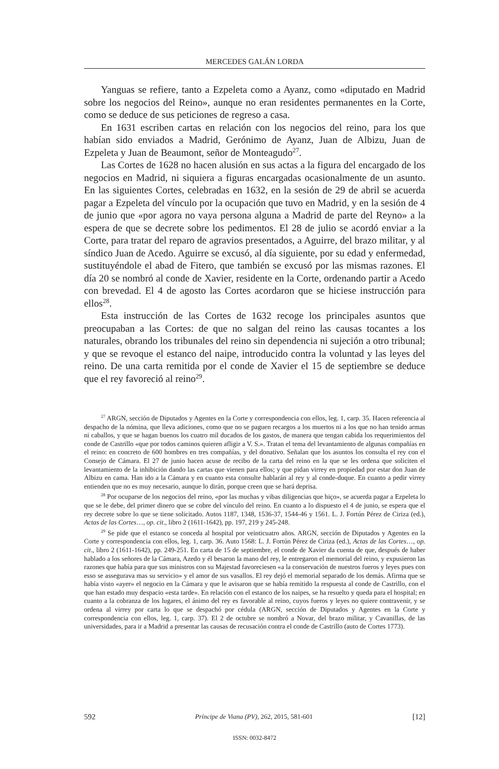MERCEDES GALÁN LORDA
Yanguas se refiere, tanto a Ezpeleta como a Ayanz, como «diputado en Madrid sobre los negocios del Reino», aunque no eran residentes permanentes en la Corte, como se deduce de sus peticiones de regreso a casa.
En 1631 escriben cartas en relación con los negocios del reino, para los que habían sido enviados a Madrid, Gerónimo de Ayanz, Juan de Albizu, Juan de Ezpeleta y Juan de Beaumont, señor de Monteagudo<sup>27</sup>.
Las Cortes de 1628 no hacen alusión en sus actas a la figura del encargado de los negocios en Madrid, ni siquiera a figuras encargadas ocasionalmente de un asunto. En las siguientes Cortes, celebradas en 1632, en la sesión de 29 de abril se acuerda pagar a Ezpeleta del vínculo por la ocupación que tuvo en Madrid, y en la sesión de 4 de junio que «por agora no vaya persona alguna a Madrid de parte del Reyno» a la espera de que se decrete sobre los pedimentos. El 28 de julio se acordó enviar a la Corte, para tratar del reparo de agravios presentados, a Aguirre, del brazo militar, y al síndico Juan de Acedo. Aguirre se excusó, al día siguiente, por su edad y enfermedad, sustituyéndole el abad de Fitero, que también se excusó por las mismas razones. El día 20 se nombró al conde de Xavier, residente en la Corte, ordenando partir a Acedo con brevedad. El 4 de agosto las Cortes acordaron que se hiciese instrucción para ellos<sup>28</sup>.
Esta instrucción de las Cortes de 1632 recoge los principales asuntos que preocupaban a las Cortes: de que no salgan del reino las causas tocantes a los naturales, obrando los tribunales del reino sin dependencia ni sujeción a otro tribunal; y que se revoque el estanco del naipe, introducido contra la voluntad y las leyes del reino. De una carta remitida por el conde de Xavier el 15 de septiembre se deduce que el rey favoreció al reino<sup>29</sup>.
<sup>27</sup> ARGN, sección de Diputados y Agentes en la Corte y correspondencia con ellos, leg. 1, carp. 35. Hacen referencia al despacho de la nómina, que lleva adiciones, como que no se paguen recargos a los muertos ni a los que no han tenido armas ni caballos, y que se hagan buenos los cuatro mil ducados de los gastos, de manera que tengan cabida los requerimientos del conde de Castrillo «que por todos caminos quieren afligir a V. S.». Tratan el tema del levantamiento de algunas compañías en el reino: en concreto de 600 hombres en tres compañías, y del donativo. Señalan que los asuntos los consulta el rey con el Consejo de Cámara. El 27 de junio hacen acuse de recibo de la carta del reino en la que se les ordena que soliciten el levantamiento de la inhibición dando las cartas que vienen para ellos; y que pidan virrey en propiedad por estar don Juan de Albizu en cama. Han ido a la Cámara y en cuanto esta consulte hablarán al rey y al conde-duque. En cuanto a pedir virrey entienden que no es muy necesario, aunque lo dirán, porque creen que se hará deprisa.
<sup>28</sup> Por ocuparse de los negocios del reino, «por las muchas y vibas diligencias que hiço», se acuerda pagar a Ezpeleta lo que se le debe, del primer dinero que se cobre del vínculo del reino. En cuanto a lo dispuesto el 4 de junio, se espera que el rey decrete sobre lo que se tiene solicitado. Autos 1187, 1348, 1536-37, 1544-46 y 1561. L. J. Fortún Pérez de Ciriza (ed.), Actas de las Cortes…, op. cit., libro 2 (1611-1642), pp. 197, 219 y 245-248.
<sup>29</sup> Se pide que el estanco se conceda al hospital por veinticuatro años. ARGN, sección de Diputados y Agentes en la Corte y correspondencia con ellos, leg. 1, carp. 36. Auto 1568: L. J. Fortún Pérez de Ciriza (ed.), Actas de las Cortes…, op. cit., libro 2 (1611-1642), pp. 249-251. En carta de 15 de septiembre, el conde de Xavier da cuenta de que, después de haber hablado a los señores de la Cámara, Azedo y él besaron la mano del rey, le entregaron el memorial del reino, y expusieron las razones que había para que sus ministros con su Majestad favoreciesen «a la conservación de nuestros fueros y leyes pues con esso se assegurava mas su servicio» y el amor de sus vasallos. El rey dejó el memorial separado de los demás. Afirma que se había visto «ayer» el negocio en la Cámara y que le avisaron que se había remitido la respuesta al conde de Castrillo, con el que han estado muy despacio «esta tarde». En relación con el estanco de los naipes, se ha resuelto y queda para el hospital; en cuanto a la cobranza de los lugares, el ánimo del rey es favorable al reino, cuyos fueros y leyes no quiere contravenir, y se ordena al virrey por carta lo que se despachó por cédula (ARGN, sección de Diputados y Agentes en la Corte y correspondencia con ellos, leg. 1, carp. 37). El 2 de octubre se nombró a Novar, del brazo militar, y Cavanillas, de las universidades, para ir a Madrid a presentar las causas de recusación contra el conde de Castrillo (auto de Cortes 1773).
592 Príncipe de Viana (PV), 262, 2015, 581-601 [12]
ISSN: 0032-8472